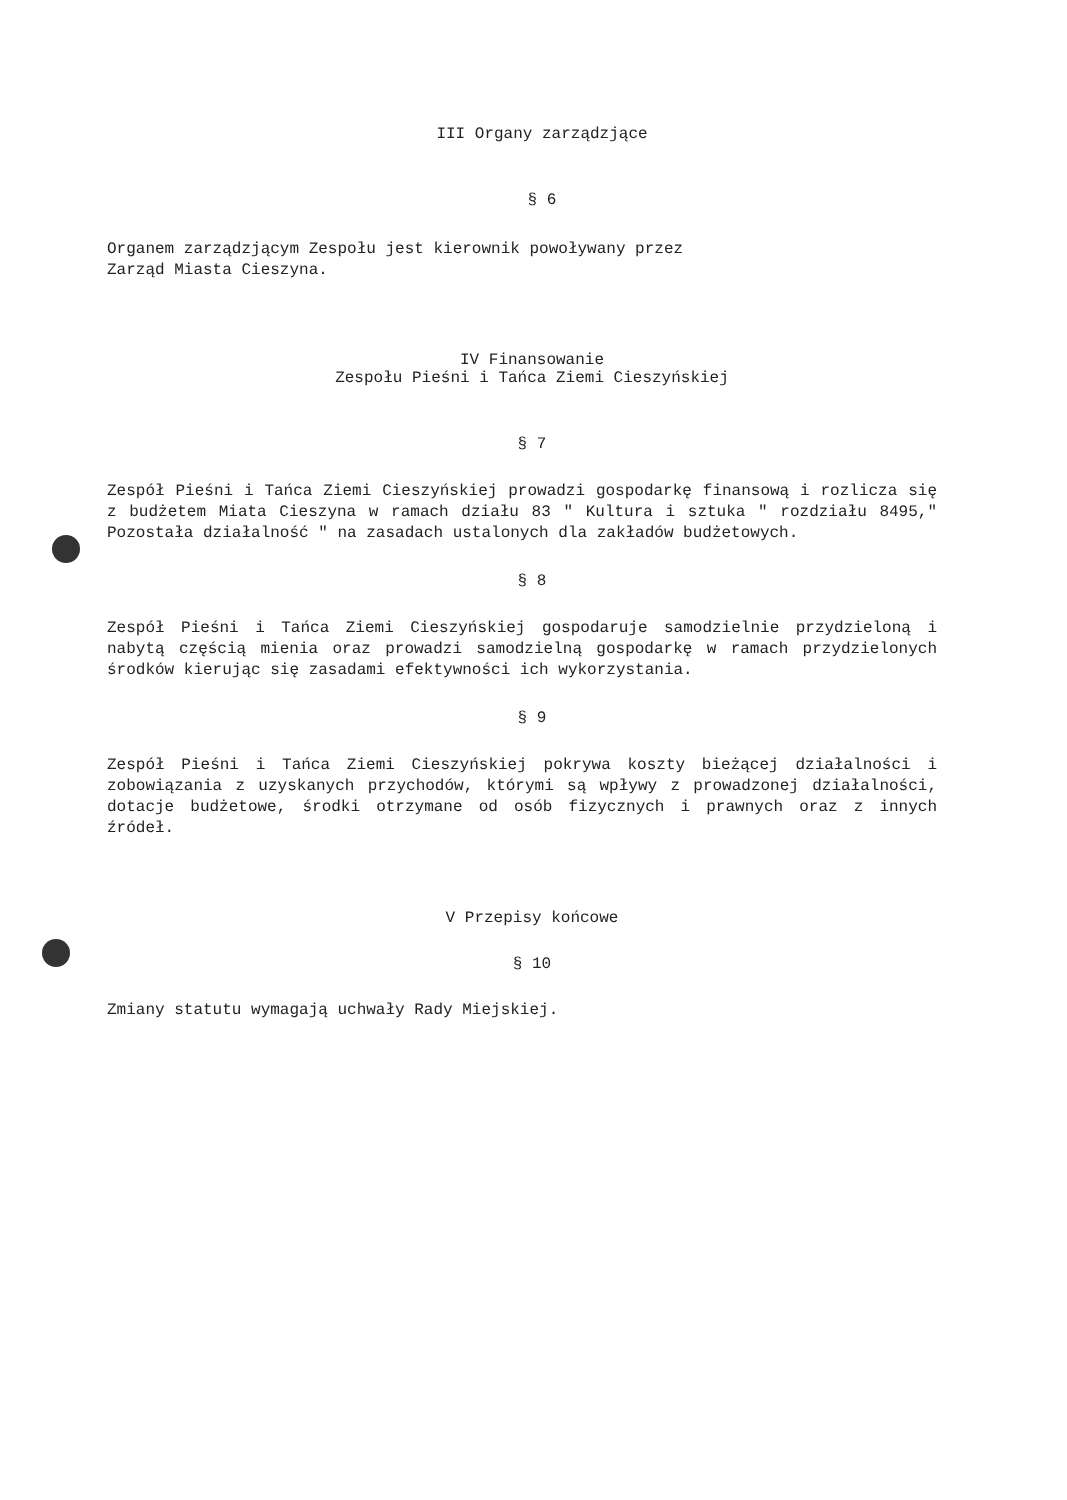III Organy zarządzjące
§ 6
Organem zarządzjącym Zespołu jest kierownik powoływany przez
Zarząd Miasta Cieszyna.
IV Finansowanie
Zespołu Pieśni i Tańca Ziemi Cieszyńskiej
§ 7
Zespół Pieśni i Tańca Ziemi Cieszyńskiej prowadzi gospodarkę finansową i rozlicza się z budżetem Miata Cieszyna w ramach działu 83 " Kultura i sztuka " rozdziału 8495," Pozostała działalność " na zasadach ustalonych dla zakładów budżetowych.
§ 8
Zespół Pieśni i Tańca Ziemi Cieszyńskiej gospodaruje samodzielnie przydzieloną i nabytą częścią mienia oraz prowadzi samodzielną gospodarkę w ramach przydzielonych środków kierując się zasadami efektywności ich wykorzystania.
§ 9
Zespół Pieśni i Tańca Ziemi Cieszyńskiej pokrywa koszty bieżącej działalności i zobowiązania z uzyskanych przychodów, którymi są wpływy z prowadzonej działalności, dotacje budżetowe, środki otrzymane od osób fizycznych i prawnych oraz z innych źródeł.
V Przepisy końcowe
§ 10
Zmiany statutu wymagają uchwały Rady Miejskiej.